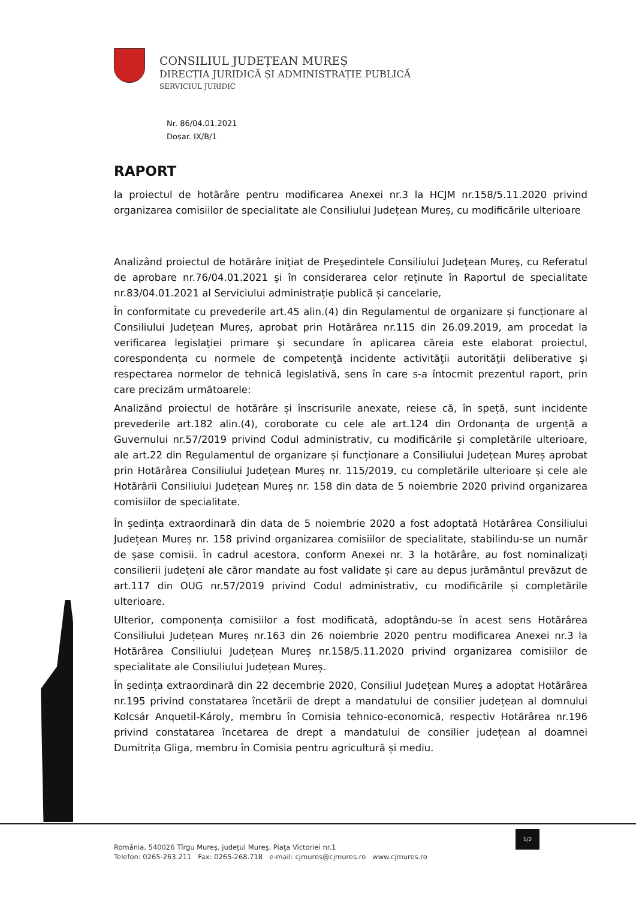CONSILIUL JUDEȚEAN MUREȘ
DIRECȚIA JURIDICĂ ȘI ADMINISTRAȚIE PUBLICĂ
SERVICIUL JURIDIC
Nr. 86/04.01.2021
Dosar. IX/B/1
RAPORT
la proiectul de hotărâre pentru modificarea Anexei nr.3 la HCJM nr.158/5.11.2020 privind organizarea comisiilor de specialitate ale Consiliului Județean Mureș, cu modificările ulterioare
Analizând proiectul de hotărâre iniţiat de Preşedintele Consiliului Judeţean Mureş, cu Referatul de aprobare nr.76/04.01.2021 şi în considerarea celor reținute în Raportul de specialitate nr.83/04.01.2021 al Serviciului administrație publică și cancelarie,
În conformitate cu prevederile art.45 alin.(4) din Regulamentul de organizare și funcționare al Consiliului Județean Mureș, aprobat prin Hotărârea nr.115 din 26.09.2019, am procedat la verificarea legislaţiei primare şi secundare în aplicarea căreia este elaborat proiectul, corespondența cu normele de competenţă incidente activităţii autorităţii deliberative şi respectarea normelor de tehnică legislativă, sens în care s-a întocmit prezentul raport, prin care precizăm următoarele:
Analizând proiectul de hotărâre și înscrisurile anexate, reiese că, în speță, sunt incidente prevederile art.182 alin.(4), coroborate cu cele ale art.124 din Ordonanța de urgență a Guvernului nr.57/2019 privind Codul administrativ, cu modificările și completările ulterioare, ale art.22 din Regulamentul de organizare și funcționare a Consiliului Județean Mureș aprobat prin Hotărârea Consiliului Județean Mureș nr. 115/2019, cu completările ulterioare și cele ale Hotărârii Consiliului Județean Mureș nr. 158 din data de 5 noiembrie 2020 privind organizarea comisiilor de specialitate.
În ședința extraordinară din data de 5 noiembrie 2020 a fost adoptată Hotărârea Consiliului Județean Mureș nr. 158 privind organizarea comisiilor de specialitate, stabilindu-se un număr de șase comisii. În cadrul acestora, conform Anexei nr. 3 la hotărâre, au fost nominalizați consilierii județeni ale căror mandate au fost validate și care au depus jurământul prevăzut de art.117 din OUG nr.57/2019 privind Codul administrativ, cu modificările și completările ulterioare.
Ulterior, componența comisiilor a fost modificată, adoptându-se în acest sens Hotărârea Consiliului Județean Mureș nr.163 din 26 noiembrie 2020 pentru modificarea Anexei nr.3 la Hotărârea Consiliului Județean Mureș nr.158/5.11.2020 privind organizarea comisiilor de specialitate ale Consiliului Județean Mureș.
În ședința extraordinară din 22 decembrie 2020, Consiliul Județean Mureș a adoptat Hotărârea nr.195 privind constatarea încetării de drept a mandatului de consilier județean al domnului Kolcsár Anquetil-Károly, membru în Comisia tehnico-economică, respectiv Hotărârea nr.196 privind constatarea încetarea de drept a mandatului de consilier județean al doamnei Dumitrița Gligа, membru în Comisia pentru agricultură și mediu.
1/2
România, 540026 Tîrgu Mureş, judeţul Mureş, Piaţa Victoriei nr.1
Telefon: 0265-263.211 Fax: 0265-268.718 e-mail: cjmures@cjmures.ro www.cjmures.ro